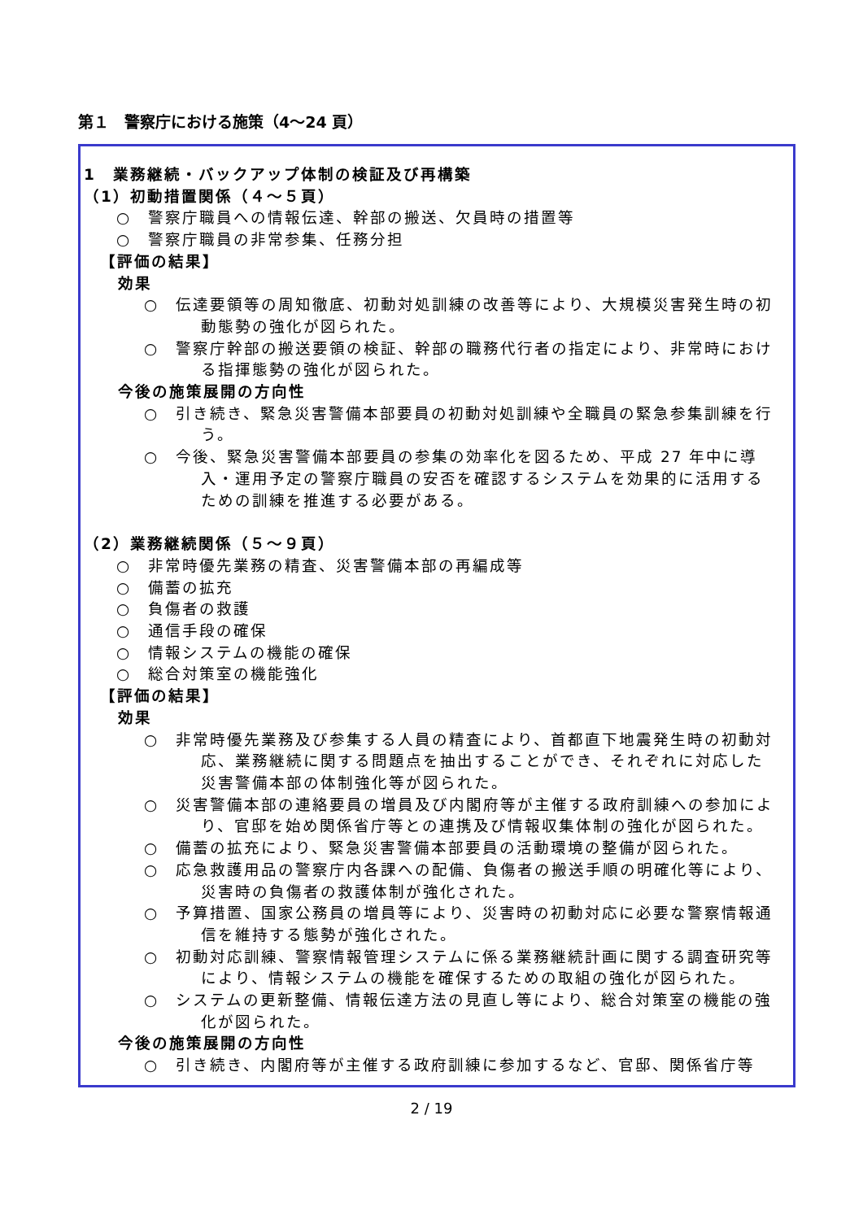第１　警察庁における施策（4～24 頁）
1　業務継続・バックアップ体制の検証及び再構築
（1）初動措置関係（４～５頁）
○　警察庁職員への情報伝達、幹部の搬送、欠員時の措置等
○　警察庁職員の非常参集、任務分担
【評価の結果】
効果
○　伝達要領等の周知徹底、初動対処訓練の改善等により、大規模災害発生時の初動態勢の強化が図られた。
○　警察庁幹部の搬送要領の検証、幹部の職務代行者の指定により、非常時における指揮態勢の強化が図られた。
今後の施策展開の方向性
○　引き続き、緊急災害警備本部要員の初動対処訓練や全職員の緊急参集訓練を行う。
○　今後、緊急災害警備本部要員の参集の効率化を図るため、平成 27 年中に導入・運用予定の警察庁職員の安否を確認するシステムを効果的に活用するための訓練を推進する必要がある。
（2）業務継続関係（５～９頁）
○　非常時優先業務の精査、災害警備本部の再編成等
○　備蓄の拡充
○　負傷者の救護
○　通信手段の確保
○　情報システムの機能の確保
○　総合対策室の機能強化
【評価の結果】
効果
○　非常時優先業務及び参集する人員の精査により、首都直下地震発生時の初動対応、業務継続に関する問題点を抽出することができ、それぞれに対応した災害警備本部の体制強化等が図られた。
○　災害警備本部の連絡要員の増員及び内閣府等が主催する政府訓練への参加により、官邸を始め関係省庁等との連携及び情報収集体制の強化が図られた。
○　備蓄の拡充により、緊急災害警備本部要員の活動環境の整備が図られた。
○　応急救護用品の警察庁内各課への配備、負傷者の搬送手順の明確化等により、災害時の負傷者の救護体制が強化された。
○　予算措置、国家公務員の増員等により、災害時の初動対応に必要な警察情報通信を維持する態勢が強化された。
○　初動対応訓練、警察情報管理システムに係る業務継続計画に関する調査研究等により、情報システムの機能を確保するための取組の強化が図られた。
○　システムの更新整備、情報伝達方法の見直し等により、総合対策室の機能の強化が図られた。
今後の施策展開の方向性
○　引き続き、内閣府等が主催する政府訓練に参加するなど、官邸、関係省庁等
2 / 19